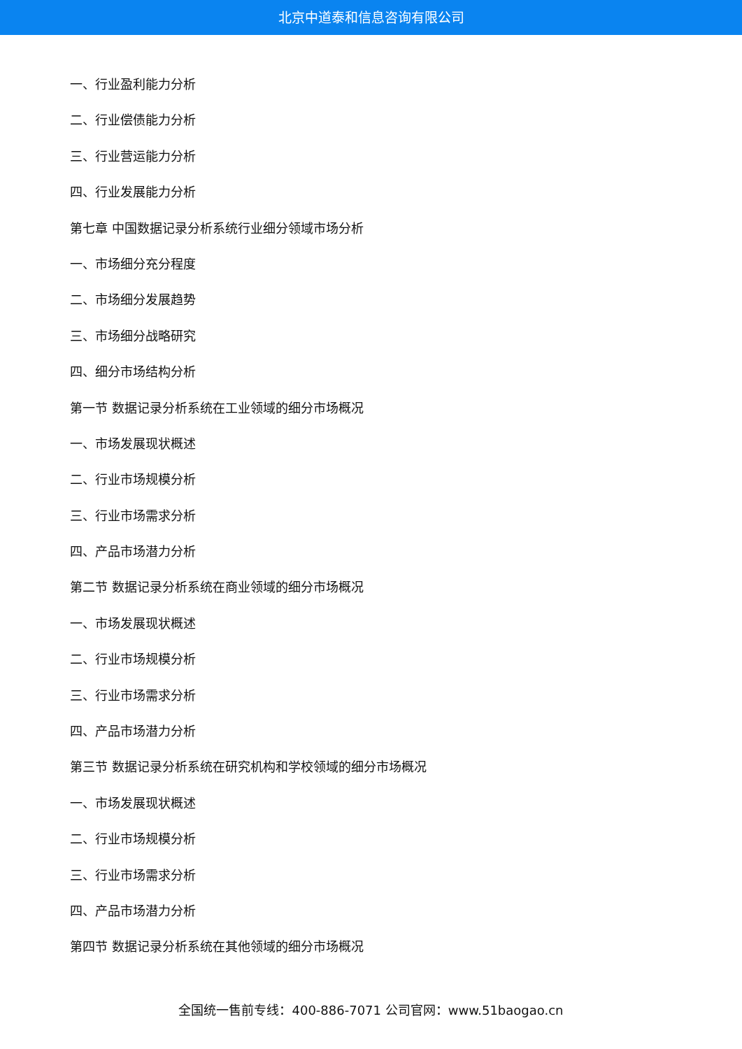北京中道泰和信息咨询有限公司
一、行业盈利能力分析
二、行业偿债能力分析
三、行业营运能力分析
四、行业发展能力分析
第七章 中国数据记录分析系统行业细分领域市场分析
一、市场细分充分程度
二、市场细分发展趋势
三、市场细分战略研究
四、细分市场结构分析
第一节 数据记录分析系统在工业领域的细分市场概况
一、市场发展现状概述
二、行业市场规模分析
三、行业市场需求分析
四、产品市场潜力分析
第二节 数据记录分析系统在商业领域的细分市场概况
一、市场发展现状概述
二、行业市场规模分析
三、行业市场需求分析
四、产品市场潜力分析
第三节 数据记录分析系统在研究机构和学校领域的细分市场概况
一、市场发展现状概述
二、行业市场规模分析
三、行业市场需求分析
四、产品市场潜力分析
第四节 数据记录分析系统在其他领域的细分市场概况
全国统一售前专线：400-886-7071 公司官网：www.51baogao.cn